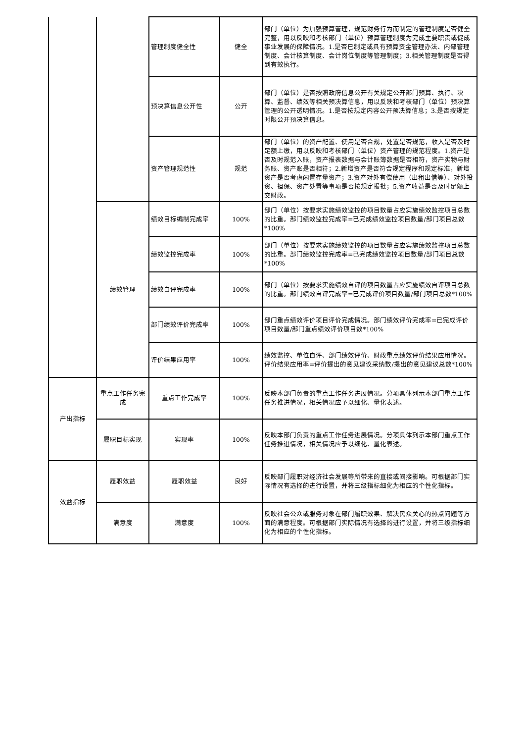| | | 管理制度健全性 | 健全 | 部门（单位）为加强预算管理，规范财务行为而制定的管理制度是否健全完整，用以反映和考核部门（单位）预算管理制度为完成主要职责或促成事业发展的保障情况。1.是否已制定或具有预算资金管理办法、内部管理制度、会计核算制度、会计岗位制度等管理制度；3.相关管理制度是否得到有效执行。 |
| | | 预决算信息公开性 | 公开 | 部门（单位）是否按照政府信息公开有关规定公开部门预算、执行、决算、监督、绩效等相关预决算信息，用以反映和考核部门（单位）预决算管理的公开透明情况。1.是否按规定内容公开预决算信息；3.是否按规定时限公开预决算信息。 |
| | | 资产管理规范性 | 规范 | 部门（单位）的资产配置、使用是否合规，处置是否规范，收入是否及时足额上缴，用以反映和考核部门（单位）资产管理的规范程度。1.资产是否及时规范入账，资产报表数据与会计账簿数据是否相符，资产实物与财务账、资产账是否相符；2.新增资产是否符合规定程序和规定标准，新增资产是否考虑闲置存量资产；3.资产对外有偿使用（出租出借等）、对外投资、担保、资产处置等事项是否按规定报批；5.资产收益是否及时足额上交财政。 |
| | 绩效管理 | 绩效目标编制完成率 | 100% | 部门（单位）按要求实施绩效监控的项目数量占应实施绩效监控项目总数的比重。部门绩效监控完成率=已完成绩效监控项目数量/部门项目总数*100% |
| | | 绩效监控完成率 | 100% | 部门（单位）按要求实施绩效监控的项目数量占应实施绩效监控项目总数的比重。部门绩效监控完成率=已完成绩效监控项目数量/部门项目总数*100% |
| | | 绩效自评完成率 | 100% | 部门（单位）按要求实施绩效自评的项目数量占应实施绩效自评项目总数的比重。部门绩效自评完成率=已完成评价项目数量/部门项目总数*100% |
| | | 部门绩效评价完成率 | 100% | 部门重点绩效评价项目评价完成情况。部门绩效评价完成率=已完成评价项目数量/部门重点绩效评价项目数*100% |
| | | 评价结果应用率 | 100% | 绩效监控、单位自评、部门绩效评价、财政重点绩效评价结果应用情况。评价结果应用率=评价提出的意见建议采纳数/提出的意见建议总数*100% |
| 产出指标 | 重点工作任务完成 | 重点工作完成率 | 100% | 反映本部门负责的重点工作任务进展情况。分项具体列示本部门重点工作任务推进情况，相关情况应予以细化、量化表述。 |
| | 履职目标实现 | 实现率 | 100% | 反映本部门负责的重点工作任务进展情况。分项具体列示本部门重点工作任务推进情况，相关情况应予以细化、量化表述。 |
| 效益指标 | 履职效益 | 履职效益 | 良好 | 反映部门履职对经济社会发展等所带来的直接或间接影响。可根据部门实际情况有选择的进行设置，并将三级指标细化为相应的个性化指标。 |
| | 满意度 | 满意度 | 100% | 反映社会公众或服务对象在部门履职效果、解决民众关心的热点问题等方面的满意程度。可根据部门实际情况有选择的进行设置，并将三级指标细化为相应的个性化指标。 |